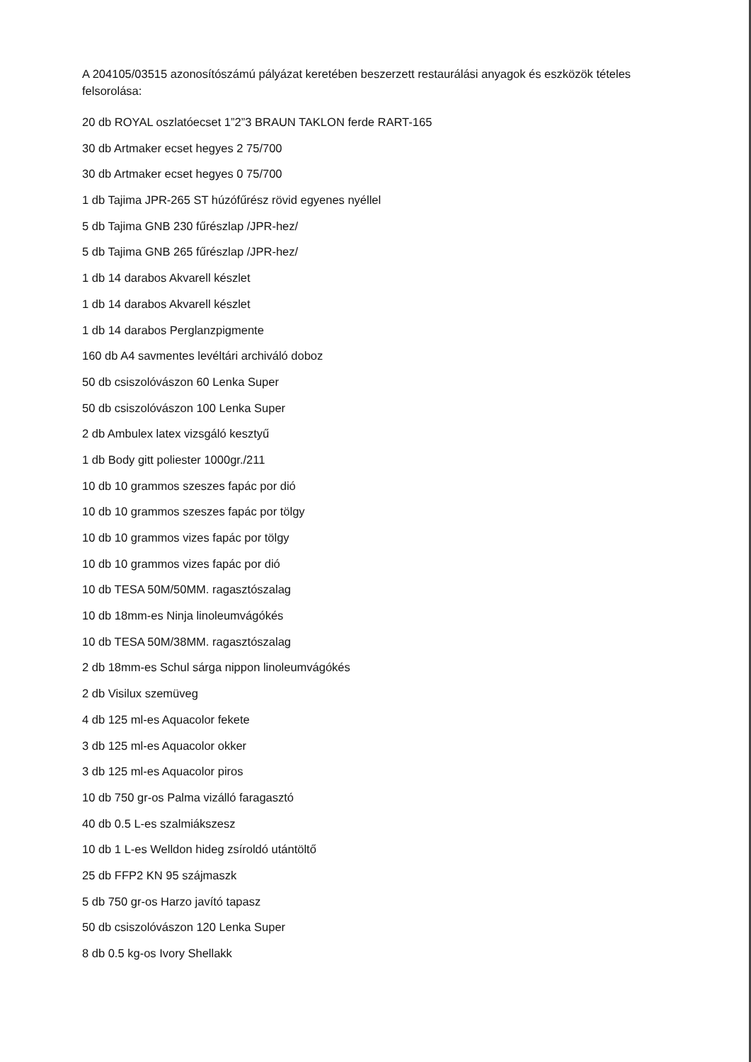A 204105/03515 azonosítószámú pályázat keretében beszerzett restaurálási anyagok és eszközök tételes felsorolása:
20 db ROYAL oszlatóecset 1”2”3 BRAUN TAKLON ferde RART-165
30 db Artmaker ecset hegyes 2 75/700
30 db Artmaker ecset hegyes 0 75/700
1 db Tajima JPR-265 ST húzófűrész rövid egyenes nyéllel
5 db Tajima GNB 230 fűrészlap /JPR-hez/
5 db Tajima GNB 265 fűrészlap /JPR-hez/
1 db 14 darabos Akvarell készlet
1 db 14 darabos Akvarell készlet
1 db 14 darabos Perglanzpigmente
160 db A4 savmentes levéltári archiváló doboz
50 db csiszolóvászon 60 Lenka Super
50 db csiszolóvászon 100 Lenka Super
2 db Ambulex latex vizsgáló kesztyű
1 db Body gitt poliester 1000gr./211
10 db 10 grammos szeszes fapác por dió
10 db 10 grammos szeszes fapác por tölgy
10 db 10 grammos vizes fapác por tölgy
10 db 10 grammos vizes fapác por dió
10 db TESA 50M/50MM. ragasztószalag
10 db 18mm-es Ninja linoleumvágókés
10 db TESA 50M/38MM. ragasztószalag
2 db 18mm-es Schul sárga nippon linoleumvágókés
2 db Visilux szemüveg
4 db 125 ml-es Aquacolor fekete
3 db 125 ml-es Aquacolor okker
3 db 125 ml-es Aquacolor piros
10 db 750 gr-os Palma vizálló faragasztó
40 db 0.5 L-es szalmiákszesz
10 db 1 L-es Welldon hideg zsíroldó utántöltő
25 db FFP2 KN 95 szájmaszk
5 db 750 gr-os Harzo javító tapasz
50 db csiszolóvászon 120 Lenka Super
8 db 0.5 kg-os Ivory Shellakk